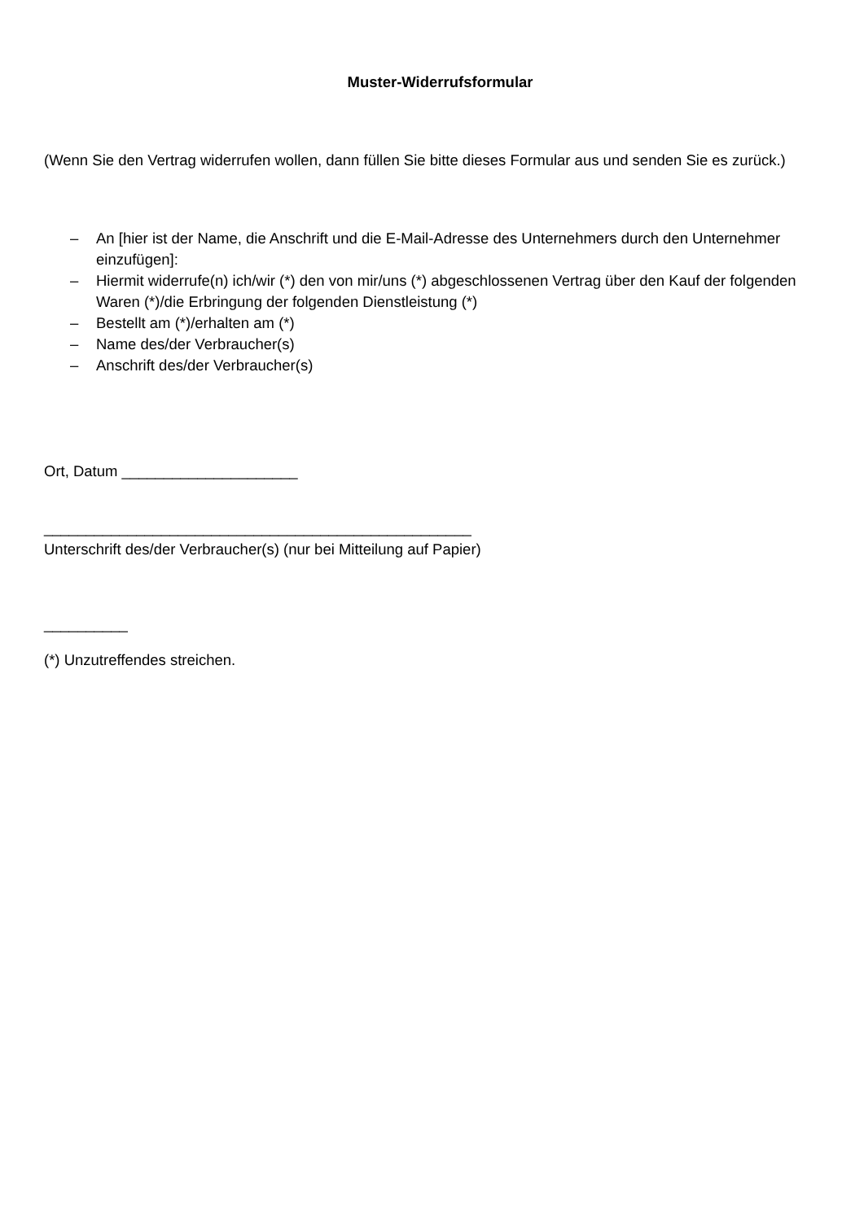Muster-Widerrufsformular
(Wenn Sie den Vertrag widerrufen wollen, dann füllen Sie bitte dieses Formular aus und senden Sie es zurück.)
– An [hier ist der Name, die Anschrift und die E-Mail-Adresse des Unternehmers durch den Unternehmer einzufügen]:
– Hiermit widerrufe(n) ich/wir (*) den von mir/uns (*) abgeschlossenen Vertrag über den Kauf der folgenden Waren (*)/die Erbringung der folgenden Dienstleistung (*)
– Bestellt am (*)/erhalten am (*)
– Name des/der Verbraucher(s)
– Anschrift des/der Verbraucher(s)
Ort, Datum _____________________
___________________________________________________
Unterschrift des/der Verbraucher(s) (nur bei Mitteilung auf Papier)
__________
(*) Unzutreffendes streichen.